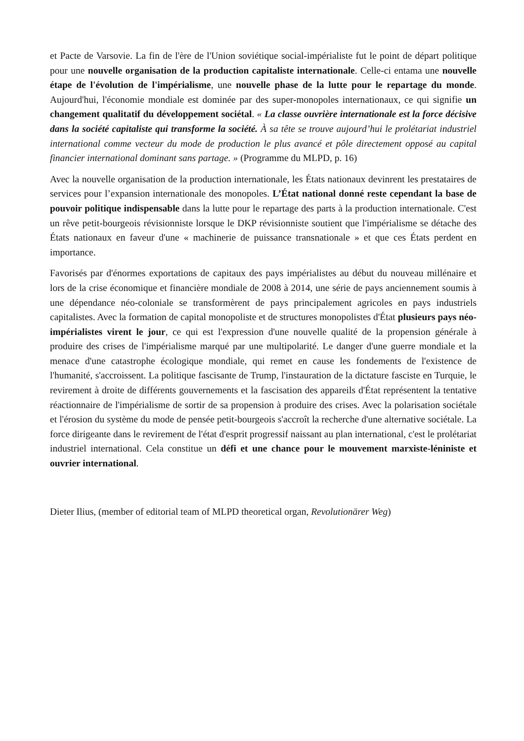et Pacte de Varsovie. La fin de l'ère de l'Union soviétique social-impérialiste fut le point de départ politique pour une nouvelle organisation de la production capitaliste internationale. Celle-ci entama une nouvelle étape de l'évolution de l'impérialisme, une nouvelle phase de la lutte pour le repartage du monde. Aujourd'hui, l'économie mondiale est dominée par des super-monopoles internationaux, ce qui signifie un changement qualitatif du développement sociétal. « La classe ouvrière internationale est la force décisive dans la société capitaliste qui transforme la société. À sa tête se trouve aujourd’hui le prolétariat industriel international comme vecteur du mode de production le plus avancé et pôle directement opposé au capital financier international dominant sans partage. » (Programme du MLPD, p. 16)
Avec la nouvelle organisation de la production internationale, les États nationaux devinrent les prestataires de services pour l’expansion internationale des monopoles. L’État national donné reste cependant la base de pouvoir politique indispensable dans la lutte pour le repartage des parts à la production internationale. C'est un rêve petit-bourgeois révisionniste lorsque le DKP révisionniste soutient que l'impérialisme se détache des États nationaux en faveur d'une « machinerie de puissance transnationale » et que ces États perdent en importance.
Favorisés par d'énormes exportations de capitaux des pays impérialistes au début du nouveau millénaire et lors de la crise économique et financière mondiale de 2008 à 2014, une série de pays anciennement soumis à une dépendance néo-coloniale se transformèrent de pays principalement agricoles en pays industriels capitalistes. Avec la formation de capital monopoliste et de structures monopolistes d'État plusieurs pays néo-impérialistes virent le jour, ce qui est l'expression d'une nouvelle qualité de la propension générale à produire des crises de l'impérialisme marqué par une multipolarité. Le danger d'une guerre mondiale et la menace d'une catastrophe écologique mondiale, qui remet en cause les fondements de l'existence de l'humanité, s'accroissent. La politique fascisante de Trump, l'instauration de la dictature fasciste en Turquie, le revirement à droite de différents gouvernements et la fascisation des appareils d'État représentent la tentative réactionnaire de l'impérialisme de sortir de sa propension à produire des crises. Avec la polarisation sociétale et l'érosion du système du mode de pensée petit-bourgeois s'accroît la recherche d'une alternative sociétale. La force dirigeante dans le revirement de l'état d'esprit progressif naissant au plan international, c'est le prolétariat industriel international. Cela constitue un défi et une chance pour le mouvement marxiste-léniniste et ouvrier international.
Dieter Ilius, (member of editorial team of MLPD theoretical organ, Revolutionärer Weg)